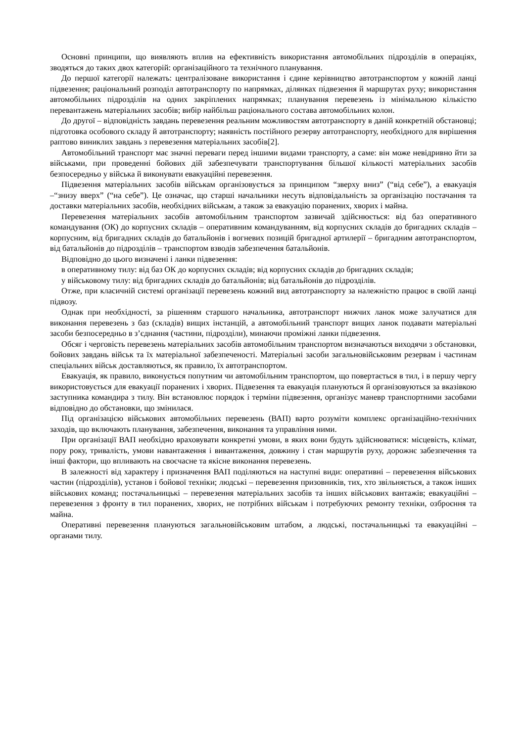Основні принципи, що виявляють вплив на ефективність використання автомобільних підрозділів в операціях, зводяться до таких двох категорій: організаційного та технічного планування.
До першої категорії належать: централізоване використання і єдине керівництво автотранспортом у кожній ланці підвезення; раціональний розподіл автотранспорту по напрямках, ділянках підвезення й маршрутах руху; використання автомобільних підрозділів на одних закріплених напрямках; планування перевезень із мінімальною кількістю перевантажень матеріальних засобів; вибір найбільш раціонального состава автомобільних колон.
До другої – відповідність завдань перевезення реальним можливостям автотранспорту в даній конкретній обстановці; підготовка особового складу й автотранспорту; наявність постійного резерву автотранспорту, необхідного для вирішення раптово виниклих завдань з перевезення матеріальних засобів[2].
Автомобільний транспорт має значні переваги перед іншими видами транспорту, а саме: він може невідривно йти за військами, при проведенні бойових дій забезпечувати транспортування більшої кількості матеріальних засобів безпосередньо у війська й виконувати евакуаційні перевезення.
Підвезення матеріальних засобів військам організовується за принципом “зверху вниз” (“від себе”), а евакуація –“знизу вверх” (“на себе”). Це означає, що старші начальники несуть відповідальність за організацію постачання та доставки матеріальних засобів, необхідних військам, а також за евакуацію поранених, хворих і майна.
Перевезення матеріальних засобів автомобільним транспортом зазвичай здійснюється: від баз оперативного командування (ОК) до корпусних складів – оперативним командуванням, від корпусних складів до бригадних складів – корпусним, від бригадних складів до батальйонів і вогневих позицій бригадної артилерії – бригадним автотранспортом, від батальйонів до підрозділів – транспортом взводів забезпечення батальйонів.
Відповідно до цього визначені і ланки підвезення:
в оперативному тилу: від баз ОК до корпусних складів; від корпусних складів до бригадних складів;
у військовому тилу: від бригадних складів до батальйонів; від батальйонів до підрозділів.
Отже, при класичній системі організації перевезень кожний вид автотранспорту за належністю працює в своїй ланці підвозу.
Однак при необхідності, за рішенням старшого начальника, автотранспорт нижчих ланок може залучатися для виконання перевезень з баз (складів) вищих інстанцій, а автомобільний транспорт вищих ланок подавати матеріальні засоби безпосередньо в з’єднання (частини, підрозділи), минаючи проміжні ланки підвезення.
Обсяг і черговість перевезень матеріальних засобів автомобільним транспортом визначаються виходячи з обстановки, бойових завдань військ та їх матеріальної забезпеченості. Матеріальні засоби загальновійськовим резервам і частинам спеціальних військ доставляються, як правило, їх автотранспортом.
Евакуація, як правило, виконується попутним чи автомобільним транспортом, що повертається в тил, і в першу чергу використовується для евакуації поранених і хворих. Підвезення та евакуація плануються й організовуються за вказівкою заступника командира з тилу. Він встановлює порядок і терміни підвезення, організує маневр транспортними засобами відповідно до обстановки, що змінилася.
Під організацією військових автомобільних перевезень (ВАП) варто розуміти комплекс організаційно-технічних заходів, що включають планування, забезпечення, виконання та управління ними.
При організації ВАП необхідно враховувати конкретні умови, в яких вони будуть здійснюватися: місцевість, клімат, пору року, тривалість, умови навантаження і вивантаження, довжину і стан маршрутів руху, дорожнє забезпечення та інші фактори, що впливають на своєчасне та якісне виконання перевезень.
В залежності від характеру і призначення ВАП поділяються на наступні види: оперативні – перевезення військових частин (підрозділів), установ і бойової техніки; людські – перевезення призовників, тих, хто звільняється, а також інших військових команд; постачальницькі – перевезення матеріальних засобів та інших військових вантажів; евакуаційні – перевезення з фронту в тил поранених, хворих, не потрібних військам і потребуючих ремонту техніки, озброєння та майна.
Оперативні перевезення плануються загальновійськовим штабом, а людські, постачальницькі та евакуаційні – органами тилу.